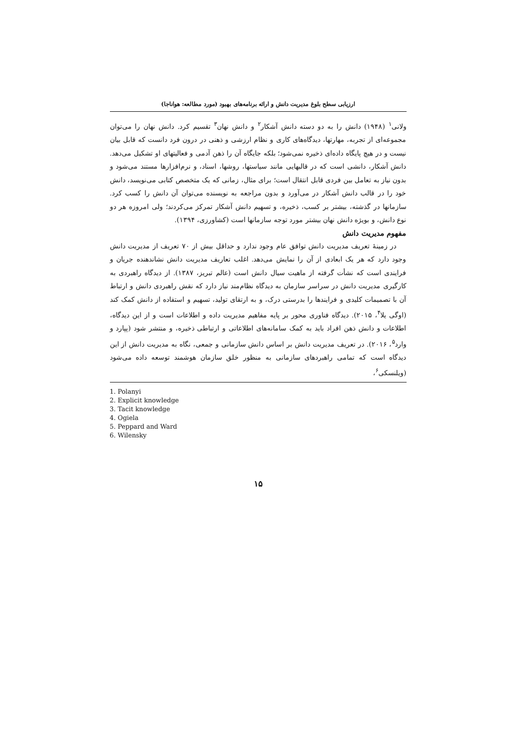ارزیابی سطح بلوغ مدیریت دانش و ارائه برنامه‌های بهبود (مورد مطالعه: هواناجا)
ولانی<sup>۱</sup> (۱۹۴۸) دانش را به دو دسته دانش آشکار<sup>۲</sup> و دانش نهان<sup>۳</sup> تقسیم کرد. دانش نهان را می‌توان مجموعه‌ای از تجربه، مهارتها، دیدگاه‌های کاری و نظام ارزشی و ذهنی در درون فرد دانست که قابل بیان نیست و در هیچ پایگاه داده‌ای ذخیره نمی‌شود؛ بلکه جایگاه آن را ذهن آدمی و فعالیتهای او تشکیل می‌دهد. دانش آشکار، دانشی است که در قالبهایی مانند سیاستها، روشها، اسناد، و نرم‌افزارها مستند می‌شود و بدون نیاز به تعامل بین فردی قابل انتقال است؛ برای مثال، زمانی که یک متخصص کتابی می‌نویسد، دانش خود را در قالب دانش آشکار در می‌آورد و بدون مراجعه به نویسنده می‌توان آن دانش را کسب کرد. سازمانها در گذشته، بیشتر بر کسب، ذخیره، و تسهیم دانش آشکار تمرکز می‌کردند؛ ولی امروزه هر دو نوع دانش، و بویژه دانش نهان بیشتر مورد توجه سازمانها است (کشاورزی، ۱۳۹۴).
مفهوم مدیریت دانش
در زمینهٔ تعریف مدیریت دانش توافق عام وجود ندارد و حداقل بیش از ۷۰ تعریف از مدیریت دانش وجود دارد که هر یک ابعادی از آن را نمایش می‌دهد. اغلب تعاریف مدیریت دانش نشاندهنده جریان و فرایندی است که نشأت گرفته از ماهیت سیال دانش است (عالم تبریز، ۱۳۸۷). از دیدگاه راهبردی به کارگیری مدیریت دانش در سراسر سازمان به دیدگاه نظام‌مند نیاز دارد که نقش راهبردی دانش و ارتباط آن با تصمیمات کلیدی و فرایندها را بدرستی درک، و به ارتقای تولید، تسهیم و استفاده از دانش کمک کند (اوگی یلا<sup>۴</sup>، ۲۰۱۵). دیدگاه فناوری محور بر پایه مفاهیم مدیریت داده و اطلاعات است و از این دیدگاه، اطلاعات و دانش ذهن افراد باید به کمک سامانه‌های اطلاعاتی و ارتباطی ذخیره، و منتشر شود (پپارد و وارد<sup>۵</sup>، ۲۰۱۶). در تعریف مدیریت دانش بر اساس دانش سازمانی و جمعی، نگاه به مدیریت دانش از این دیدگاه است که تمامی راهبردهای سازمانی به منظور خلق سازمان هوشمند توسعه داده می‌شود (ویلنسکی<sup>۶</sup>،
1. Polanyi
2. Explicit knowledge
3. Tacit knowledge
4. Ogiela
5. Peppard and Ward
6. Wilensky
۱۵